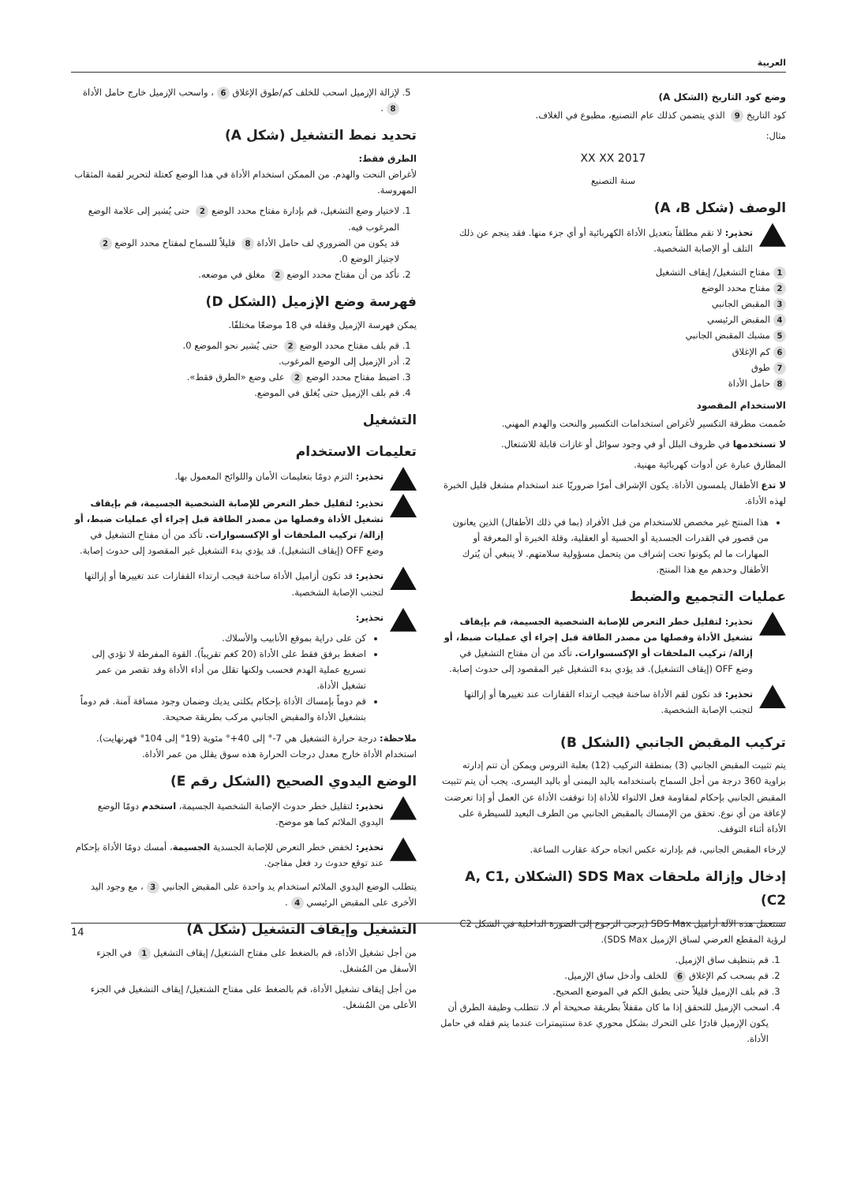العربية
وضع كود التاريخ (الشكل A)
كود التاريخ 9 الذي يتضمن كذلك عام التصنيع، مطبوع في الغلاف.
مثال:
2017 XX XX
سنة التصنيع
الوصف (شكل A ،B)
تحذير: لا تقم مطلقاً بتعديل الأداة الكهربائية أو أي جزء منها. فقد ينجم عن ذلك التلف أو الإصابة الشخصية.
1 مفتاح التشغيل/ إيقاف التشغيل
2 مفتاح محدد الوضع
3 المقبض الجانبي
4 المقبض الرئيسي
5 مشبك المقبض الجانبي
6 كم الإغلاق
7 طوق
8 حامل الأداة
الاستخدام المقصود
صُممت مطرقة التكسير لأغراض استخدامات التكسير والنحت والهدم المهني.
لا تستخدمها في ظروف البلل أو في وجود سوائل أو غازات قابلة للاشتعال.
المطارق عبارة عن أدوات كهربائية مهنية.
لا تدع الأطفال يلمسون الأداة. يكون الإشراف أمرًا ضروريًا عند استخدام مشغل قليل الخبرة لهذه الأداة.
هذا المنتج غير مخصص للاستخدام من قبل الأفراد (بما في ذلك الأطفال) الذين يعانون من قصور في القدرات الجسدية أو الحسية أو العقلية، وقلة الخبرة أو المعرفة أو المهارات ما لم يكونوا تحت إشراف من يتحمل مسؤولية سلامتهم. لا ينبغي أن يُترك الأطفال وحدهم مع هذا المنتج.
عمليات التجميع والضبط
تحذير: لتقليل خطر التعرض للإصابة الشخصية الجسيمة، قم بإيقاف تشغيل الأداة وفصلها من مصدر الطاقة قبل إجراء أي عمليات ضبط، أو إزالة/ تركيب الملحقات أو الإكسسوارات. تأكد من أن مفتاح التشغيل في وضع OFF (إيقاف التشغيل). قد يؤدي بدء التشغيل غير المقصود إلى حدوث إصابة.
تحذير: قد تكون لقم الأداة ساخنة فيجب ارتداء القفازات عند تغييرها أو إزالتها لتجنب الإصابة الشخصية.
تركيب المقبض الجانبي (الشكل B)
يتم تثبيت المقبض الجانبي (3) بمنطقة التركيب (12) بعلبة التروس ويمكن أن تتم إدارته بزاوية 360 درجة من أجل السماح باستخدامه باليد اليمنى أو باليد اليسرى. يجب أن يتم تثبيت المقبض الجانبي بإحكام لمقاومة فعل الالتواء للأداة إذا توقفت الأداة عن العمل أو إذا تعرضت لإعاقة من أي نوع. تحقق من الإمساك بالمقبض الجانبي من الطرف البعيد للسيطرة على الأداة أثناء التوقف.
لإرخاء المقبض الجانبي، قم بإدارته عكس اتجاه حركة عقارب الساعة.
إدخال وإزالة ملحقات SDS Max (الشكلان A, C1, C2)
تستعمل هذه الآلة أزاميل SDS Max (يرجى الرجوع إلى الصورة الداخلية في الشكل C2 لرؤية المقطع العرضي لساق الإزميل SDS Max).
1. قم بتنظيف ساق الإزميل.
2. قم بسحب كم الإغلاق 6 للخلف وأدخل ساق الإزميل.
3. قم بلف الإزميل قليلاً حتى يطبق الكم في الموضع الصحيح.
4. اسحب الإزميل للتحقق إذا ما كان مقفلاً بطريقة صحيحة أم لا. تتطلب وظيفة الطرق أن يكون الإزميل قادرًا على التحرك بشكل محوري عدة سنتيمترات عندما يتم قفله في حامل الأداة.
5. لإزالة الإزميل اسحب للخلف كم/طوق الإغلاق 6 ، واسحب الإزميل خارج حامل الأداة 8.
تحديد نمط التشغيل (شكل A)
الطرق فقط:
لأغراض النحت والهدم. من الممكن استخدام الأداة في هذا الوضع كعتلة لتحرير لقمة المثقاب المهروسة.
1. لاختيار وضع التشغيل، قم بإدارة مفتاح محدد الوضع 2 حتى يُشير إلى علامة الوضع المرغوب فيه.
قد يكون من الضروري لف حامل الأداة 8 قليلاً للسماح لمفتاح محدد الوضع 2 لاجتياز الوضع 0.
2. تأكد من أن مفتاح محدد الوضع 2 مغلق في موضعه.
فهرسة وضع الإزميل (الشكل D)
يمكن فهرسة الإزميل وقفله في 18 موضعًا مختلفًا.
1. قم بلف مفتاح محدد الوضع 2 حتى يُشير نحو الموضع 0.
2. أدر الإزميل إلى الوضع المرغوب.
3. اضبط مفتاح محدد الوضع 2 على وضع «الطرق فقط».
4. قم بلف الإزميل حتى يُغلق في الموضع.
التشغيل
تعليمات الاستخدام
تحذير: التزم دومًا بتعليمات الأمان واللوائح المعمول بها.
تحذير: لتقليل خطر التعرض للإصابة الشخصية الجسيمة، قم بإيقاف تشغيل الأداة وفصلها من مصدر الطاقة قبل إجراء أي عمليات ضبط، أو إزالة/ تركيب الملحقات أو الإكسسوارات. تأكد من أن مفتاح التشغيل في وضع OFF (إيقاف التشغيل). قد يؤدي بدء التشغيل غير المقصود إلى حدوث إصابة.
تحذير: قد تكون أزاميل الأداة ساخنة فيجب ارتداء القفازات عند تغييرها أو إزالتها لتجنب الإصابة الشخصية.
تحذير:
كن على دراية بموقع الأنابيب والأسلاك.
اضغط برفق فقط على الأداة (20 كغم تقريباً). القوة المفرطة لا تؤدي إلى تسريع عملية الهدم فحسب ولكنها تقلل من أداء الأداة وقد تقصر من عمر تشغيل الأداة.
قم دوماً بإمساك الأداة بإحكام بكلتى يديك وضمان وجود مسافة آمنة. قم دوماً بتشغيل الأداة والمقبض الجانبي مركب بطريقة صحيحة.
ملاحظة: درجة حرارة التشغيل هي 7-° إلى 40+° مئوية (19° إلى 104° فهرنهايت). استخدام الأداة خارج معدل درجات الحرارة هذه سوق يقلل من عمر الأداة.
الوضع اليدوي الصحيح (الشكل رقم E)
تحذير: لتقليل خطر حدوث الإصابة الشخصية الجسيمة، استخدم دومًا الوضع اليدوي الملائم كما هو موضح.
تحذير: لخفض خطر التعرض للإصابة الجسدية الجسيمة، أمسك دومًا الأداة بإحكام عند توقع حدوث رد فعل مفاجئ.
يتطلب الوضع اليدوي الملائم استخدام يد واحدة على المقبض الجانبي 3 ، مع وجود اليد الأخرى على المقبض الرئيسي 4.
التشغيل وإيقاف التشغيل (شكل A)
من أجل تشغيل الأداة، قم بالضغط على مفتاح الشتغيل/ إيقاف التشغيل 1 في الجزء الأسفل من المُشغل.
من أجل إيقاف تشغيل الأداة، قم بالضغط على مفتاح الشتغيل/ إيقاف التشغيل في الجزء الأعلى من المُشغل.
14